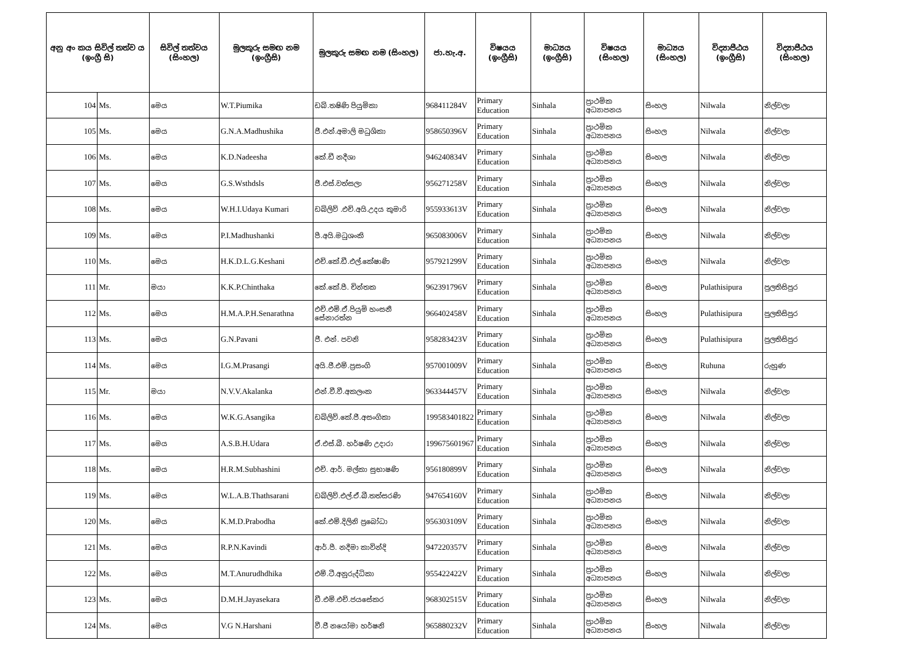| අනු අං කය සිවිල් තත්ව ය (ඉංග්‍රී සි) | | සිවිල් තත්වය (සිංහල) | මුලකුරු සමඟ නම (ඉංග්‍රීසි) | මුලකුරු සමඟ නම (සිංහල) | ජා.හැ.අ. | විෂයය (ඉංග්‍රීසි) | මාධ්‍යය (ඉංග්‍රීසි) | විෂයය (සිංහල) | මාධ්‍යය (සිංහල) | විද්‍යාපීඨය (ඉංග්‍රීසි) | විද්‍යාපීඨය (සිංහල) |
| --- | --- | --- | --- | --- | --- | --- | --- | --- | --- | --- | --- |
| 104 | Ms. | මෙය | W.T.Piumika | ඩබ්.තෂිණි පියුමිකා | 968411284V | Primary Education | Sinhala | ප්‍රාථමික අධ්‍යාපනය | සිංහල | Nilwala | නිල්වලා |
| 105 | Ms. | මෙය | G.N.A.Madhushika | ජී.එන්.අමාලි මධුශිකා | 958650396V | Primary Education | Sinhala | ප්‍රාථමික අධ්‍යාපනය | සිංහල | Nilwala | නිල්වලා |
| 106 | Ms. | මෙය | K.D.Nadeesha | කේ.ඩී නදීශා | 946240834V | Primary Education | Sinhala | ප්‍රාථමික අධ්‍යාපනය | සිංහල | Nilwala | නිල්වලා |
| 107 | Ms. | මෙය | G.S.Wsthdsls | ජී.එස්.වත්සලා | 956271258V | Primary Education | Sinhala | ප්‍රාථමික අධ්‍යාපනය | සිංහල | Nilwala | නිල්වලා |
| 108 | Ms. | මෙය | W.H.I.Udaya Kumari | ඩබ්ලිව් .එච්.අයි.උදය කුමාරි | 955933613V | Primary Education | Sinhala | ප්‍රාථමික අධ්‍යාපනය | සිංහල | Nilwala | නිල්වලා |
| 109 | Ms. | මෙය | P.I.Madhushanki | පී.අයි.මධුශංකි | 965083006V | Primary Education | Sinhala | ප්‍රාථමික අධ්‍යාපනය | සිංහල | Nilwala | නිල්වලා |
| 110 | Ms. | මෙය | H.K.D.L.G.Keshani | එච්.කේ.ඩී.එල්.කේෂාණි | 957921299V | Primary Education | Sinhala | ප්‍රාථමික අධ්‍යාපනය | සිංහල | Nilwala | නිල්වලා |
| 111 | Mr. | මයා | K.K.P.Chinthaka | කේ.කේ.පී. චින්තක | 962391796V | Primary Education | Sinhala | ප්‍රාථමික අධ්‍යාපනය | සිංහල | Pulathisipura | පුලතිසිපුර |
| 112 | Ms. | මෙය | H.M.A.P.H.Senarathna | එච්.එම්.ඒ.පියුමි හංසනී සේනාරත්න | 966402458V | Primary Education | Sinhala | ප්‍රාථමික අධ්‍යාපනය | සිංහල | Pulathisipura | පුලතිසිපුර |
| 113 | Ms. | මෙය | G.N.Pavani | ජී. එන්. පවනි | 958283423V | Primary Education | Sinhala | ප්‍රාථමික අධ්‍යාපනය | සිංහල | Pulathisipura | පුලතිසිපුර |
| 114 | Ms. | මෙය | I.G.M.Prasangi | අයි.ජී.එම්.ප්‍රසංගි | 957001009V | Primary Education | Sinhala | ප්‍රාථමික අධ්‍යාපනය | සිංහල | Ruhuna | රුහුණ |
| 115 | Mr. | මයා | N.V.V.Akalanka | එන්.වී.වී.අකලංක | 963344457V | Primary Education | Sinhala | ප්‍රාථමික අධ්‍යාපනය | සිංහල | Nilwala | නිල්වලා |
| 116 | Ms. | මෙය | W.K.G.Asangika | ඩබ්ලිව්.කේ.ජී.අසංගිකා | 199583401822 | Primary Education | Sinhala | ප්‍රාථමික අධ්‍යාපනය | සිංහල | Nilwala | නිල්වලා |
| 117 | Ms. | මෙය | A.S.B.H.Udara | ඒ.එස්.බී. හර්ෂණි උදාරා | 199675601967 | Primary Education | Sinhala | ප්‍රාථමික අධ්‍යාපනය | සිංහල | Nilwala | නිල්වලා |
| 118 | Ms. | මෙය | H.R.M.Subhashini | එච්. ආර්. මල්කා සුභාෂණි | 956180899V | Primary Education | Sinhala | ප්‍රාථමික අධ්‍යාපනය | සිංහල | Nilwala | නිල්වලා |
| 119 | Ms. | මෙය | W.L.A.B.Thathsarani | ඩබ්ලිව්.එල්.ඒ.බී.තත්සරණි | 947654160V | Primary Education | Sinhala | ප්‍රාථමික අධ්‍යාපනය | සිංහල | Nilwala | නිල්වලා |
| 120 | Ms. | මෙය | K.M.D.Prabodha | කේ.එම්.දිලිනි ප්‍රබෝධා | 956303109V | Primary Education | Sinhala | ප්‍රාථමික අධ්‍යාපනය | සිංහල | Nilwala | නිල්වලා |
| 121 | Ms. | මෙය | R.P.N.Kavindi | ආර්.පී. නදීමා කාවින්දි | 947220357V | Primary Education | Sinhala | ප්‍රාථමික අධ්‍යාපනය | සිංහල | Nilwala | නිල්වලා |
| 122 | Ms. | මෙය | M.T.Anurudhdhika | එම්.ටී.අනුරුද්ධිකා | 955422422V | Primary Education | Sinhala | ප්‍රාථමික අධ්‍යාපනය | සිංහල | Nilwala | නිල්වලා |
| 123 | Ms. | මෙය | D.M.H.Jayasekara | ඩී.එම්.එච්.ජයසේකර | 968302515V | Primary Education | Sinhala | ප්‍රාථමික අධ්‍යාපනය | සිංහල | Nilwala | නිල්වලා |
| 124 | Ms. | මෙය | V.G N.Harshani | වී.ජී නයෝමා හර්ෂනි | 965880232V | Primary Education | Sinhala | ප්‍රාථමික අධ්‍යාපනය | සිංහල | Nilwala | නිල්වලා |